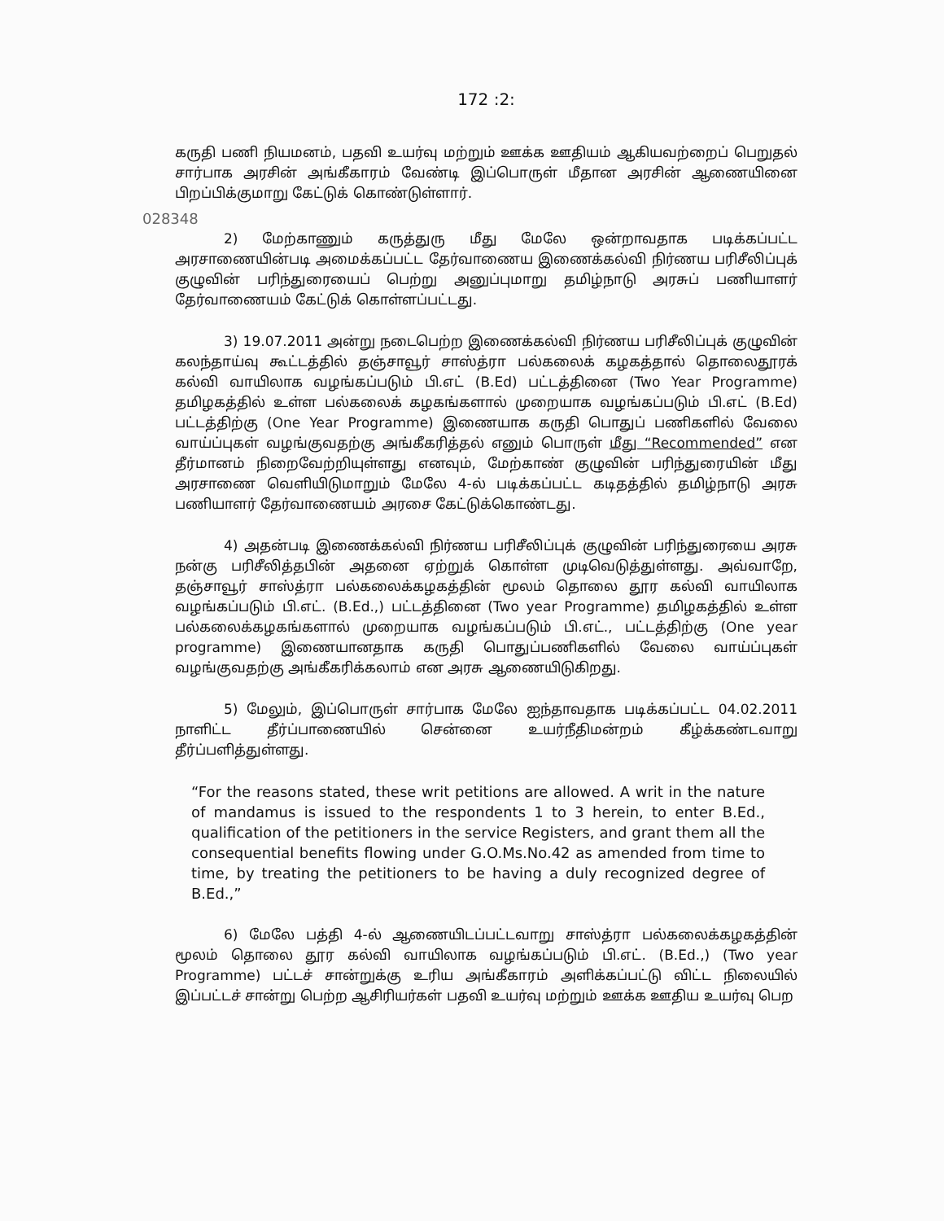172 :2:
கருதி பணி நியமனம், பதவி உயர்வு மற்றும் ஊக்க ஊதியம் ஆகியவற்றைப் பெறுதல் சார்பாக அரசின் அங்கீகாரம் வேண்டி இப்பொருள் மீதான அரசின் ஆணையினை பிறப்பிக்குமாறு கேட்டுக் கொண்டுள்ளார்.
028348
2) மேற்காணும் கருத்துரு மீது மேலே ஒன்றாவதாக படிக்கப்பட்ட அரசாணையின்படி அமைக்கப்பட்ட தேர்வாணைய இணைக்கல்வி நிர்ணய பரிசீலிப்புக் குழுவின் பரிந்துரையைப் பெற்று அனுப்புமாறு தமிழ்நாடு அரசுப் பணியாளர் தேர்வாணையம் கேட்டுக் கொள்ளப்பட்டது.
3) 19.07.2011 அன்று நடைபெற்ற இணைக்கல்வி நிர்ணய பரிசீலிப்புக் குழுவின் கலந்தாய்வு கூட்டத்தில் தஞ்சாவூர் சாஸ்த்ரா பல்கலைக் கழகத்தால் தொலைதூரக் கல்வி வாயிலாக வழங்கப்படும் பி.எட் (B.Ed) பட்டத்தினை (Two Year Programme) தமிழகத்தில் உள்ள பல்கலைக் கழகங்களால் முறையாக வழங்கப்படும் பி.எட் (B.Ed) பட்டத்திற்கு (One Year Programme) இணையாக கருதி பொதுப் பணிகளில் வேலை வாய்ப்புகள் வழங்குவதற்கு அங்கீகரித்தல் எனும் பொருள் மீது “Recommended” என தீர்மானம் நிறைவேற்றியுள்ளது எனவும், மேற்காண் குழுவின் பரிந்துரையின் மீது அரசாணை வெளியிடுமாறும் மேலே 4-ல் படிக்கப்பட்ட கடிதத்தில் தமிழ்நாடு அரசு பணியாளர் தேர்வாணையம் அரசை கேட்டுக்கொண்டது.
4) அதன்படி இணைக்கல்வி நிர்ணய பரிசீலிப்புக் குழுவின் பரிந்துரையை அரசு நன்கு பரிசீலித்தபின் அதனை ஏற்றுக் கொள்ள முடிவெடுத்துள்ளது. அவ்வாறே, தஞ்சாவூர் சாஸ்த்ரா பல்கலைக்கழகத்தின் மூலம் தொலை தூர கல்வி வாயிலாக வழங்கப்படும் பி.எட். (B.Ed.,) பட்டத்தினை (Two year Programme) தமிழகத்தில் உள்ள பல்கலைக்கழகங்களால் முறையாக வழங்கப்படும் பி.எட்., பட்டத்திற்கு (One year programme) இணையானதாக கருதி பொதுப்பணிகளில் வேலை வாய்ப்புகள் வழங்குவதற்கு அங்கீகரிக்கலாம் என அரசு ஆணையிடுகிறது.
5) மேலும், இப்பொருள் சார்பாக மேலே ஐந்தாவதாக படிக்கப்பட்ட 04.02.2011 நாளிட்ட தீர்ப்பாணையில் சென்னை உயர்நீதிமன்றம் கீழ்க்கண்டவாறு தீர்ப்பளித்துள்ளது.
“For the reasons stated, these writ petitions are allowed. A writ in the nature of mandamus is issued to the respondents 1 to 3 herein, to enter B.Ed., qualification of the petitioners in the service Registers, and grant them all the consequential benefits flowing under G.O.Ms.No.42 as amended from time to time, by treating the petitioners to be having a duly recognized degree of B.Ed.,”
6) மேலே பத்தி 4-ல் ஆணையிடப்பட்டவாறு சாஸ்த்ரா பல்கலைக்கழகத்தின் மூலம் தொலை தூர கல்வி வாயிலாக வழங்கப்படும் பி.எட். (B.Ed.,) (Two year Programme) பட்டச் சான்றுக்கு உரிய அங்கீகாரம் அளிக்கப்பட்டு விட்ட நிலையில் இப்பட்டச் சான்று பெற்ற ஆசிரியர்கள் பதவி உயர்வு மற்றும் ஊக்க ஊதிய உயர்வு பெற